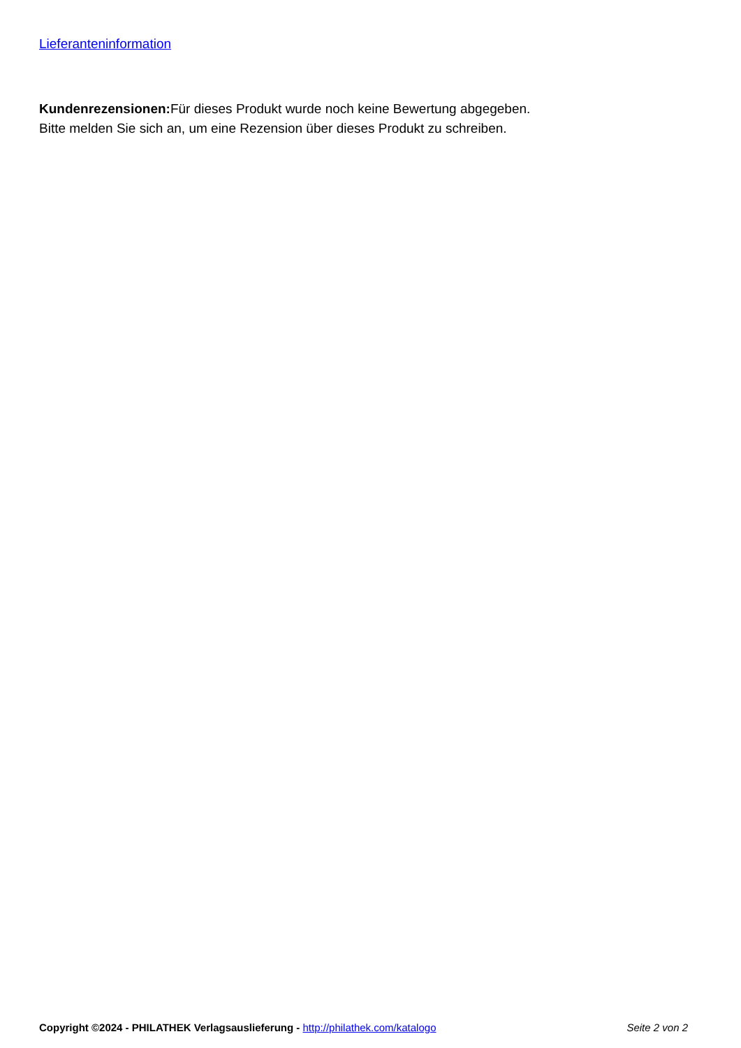Lieferanteninformation
Kundenrezensionen: Für dieses Produkt wurde noch keine Bewertung abgegeben.
Bitte melden Sie sich an, um eine Rezension über dieses Produkt zu schreiben.
Copyright ©2024 - PHILATHEK Verlagsauslieferung - http://philathek.com/katalogo Seite 2 von 2